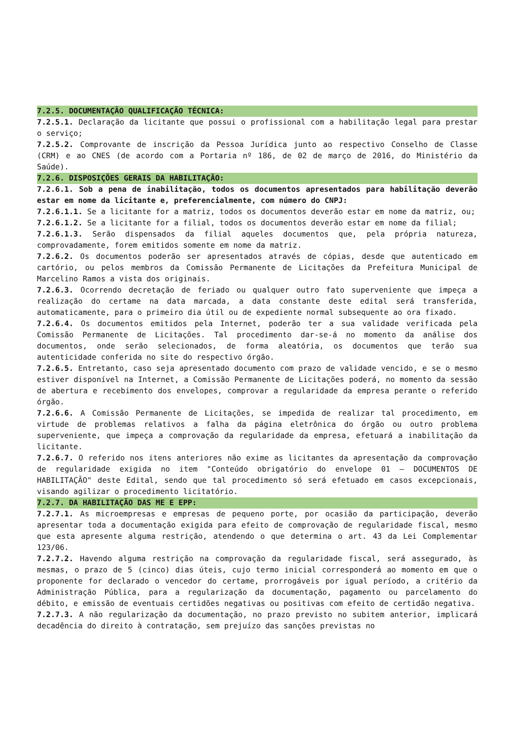7.2.5. DOCUMENTAÇÃO QUALIFICAÇÃO TÉCNICA:
7.2.5.1. Declaração da licitante que possui o profissional com a habilitação legal para prestar o serviço;
7.2.5.2. Comprovante de inscrição da Pessoa Jurídica junto ao respectivo Conselho de Classe (CRM) e ao CNES (de acordo com a Portaria nº 186, de 02 de março de 2016, do Ministério da Saúde).
7.2.6. DISPOSIÇÕES GERAIS DA HABILITAÇÃO:
7.2.6.1. Sob a pena de inabilitação, todos os documentos apresentados para habilitação deverão estar em nome da licitante e, preferencialmente, com número do CNPJ:
7.2.6.1.1. Se a licitante for a matriz, todos os documentos deverão estar em nome da matriz, ou;
7.2.6.1.2. Se a licitante for a filial, todos os documentos deverão estar em nome da filial;
7.2.6.1.3. Serão dispensados da filial aqueles documentos que, pela própria natureza, comprovadamente, forem emitidos somente em nome da matriz.
7.2.6.2. Os documentos poderão ser apresentados através de cópias, desde que autenticado em cartório, ou pelos membros da Comissão Permanente de Licitações da Prefeitura Municipal de Marcelino Ramos a vista dos originais.
7.2.6.3. Ocorrendo decretação de feriado ou qualquer outro fato superveniente que impeça a realização do certame na data marcada, a data constante deste edital será transferida, automaticamente, para o primeiro dia útil ou de expediente normal subsequente ao ora fixado.
7.2.6.4. Os documentos emitidos pela Internet, poderão ter a sua validade verificada pela Comissão Permanente de Licitações. Tal procedimento dar-se-á no momento da análise dos documentos, onde serão selecionados, de forma aleatória, os documentos que terão sua autenticidade conferida no site do respectivo órgão.
7.2.6.5. Entretanto, caso seja apresentado documento com prazo de validade vencido, e se o mesmo estiver disponível na Internet, a Comissão Permanente de Licitações poderá, no momento da sessão de abertura e recebimento dos envelopes, comprovar a regularidade da empresa perante o referido órgão.
7.2.6.6. A Comissão Permanente de Licitações, se impedida de realizar tal procedimento, em virtude de problemas relativos a falha da página eletrônica do órgão ou outro problema superveniente, que impeça a comprovação da regularidade da empresa, efetuará a inabilitação da licitante.
7.2.6.7. O referido nos itens anteriores não exime as licitantes da apresentação da comprovação de regularidade exigida no item "Conteúdo obrigatório do envelope 01 – DOCUMENTOS DE HABILITAÇÃO" deste Edital, sendo que tal procedimento só será efetuado em casos excepcionais, visando agilizar o procedimento licitatório.
7.2.7. DA HABILITAÇÃO DAS ME E EPP:
7.2.7.1. As microempresas e empresas de pequeno porte, por ocasião da participação, deverão apresentar toda a documentação exigida para efeito de comprovação de regularidade fiscal, mesmo que esta apresente alguma restrição, atendendo o que determina o art. 43 da Lei Complementar 123/06.
7.2.7.2. Havendo alguma restrição na comprovação da regularidade fiscal, será assegurado, às mesmas, o prazo de 5 (cinco) dias úteis, cujo termo inicial corresponderá ao momento em que o proponente for declarado o vencedor do certame, prorrogáveis por igual período, a critério da Administração Pública, para a regularização da documentação, pagamento ou parcelamento do débito, e emissão de eventuais certidões negativas ou positivas com efeito de certidão negativa.
7.2.7.3. A não regularização da documentação, no prazo previsto no subitem anterior, implicará decadência do direito à contratação, sem prejuízo das sanções previstas no